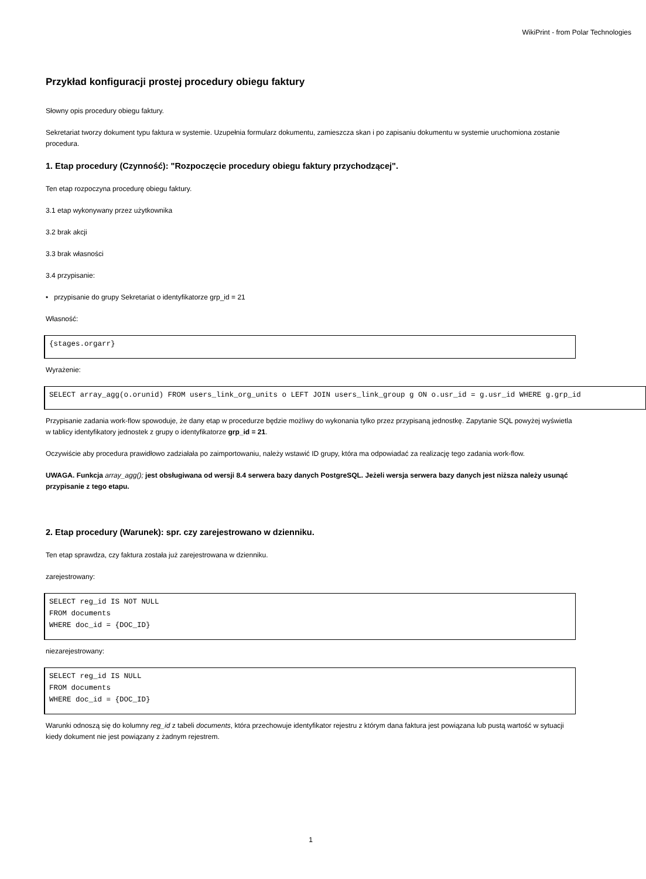WikiPrint - from Polar Technologies
Przykład konfiguracji prostej procedury obiegu faktury
Słowny opis procedury obiegu faktury.
Sekretariat tworzy dokument typu faktura w systemie. Uzupełnia formularz dokumentu, zamieszcza skan i po zapisaniu dokumentu w systemie uruchomiona zostanie procedura.
1. Etap procedury (Czynność): "Rozpoczęcie procedury obiegu faktury przychodzącej".
Ten etap rozpoczyna procedurę obiegu faktury.
3.1 etap wykonywany przez użytkownika
3.2 brak akcji
3.3 brak własności
3.4 przypisanie:
• przypisanie do grupy Sekretariat o identyfikatorze grp_id = 21
Własność:
{stages.orgarr}
Wyrażenie:
SELECT array_agg(o.orunid) FROM users_link_org_units o LEFT JOIN users_link_group g ON o.usr_id = g.usr_id WHERE g.grp_id
Przypisanie zadania work-flow spowoduje, że dany etap w procedurze będzie możliwy do wykonania tylko przez przypisaną jednostkę. Zapytanie SQL powyżej wyświetla w tablicy identyfikatory jednostek z grupy o identyfikatorze grp_id = 21.
Oczywiście aby procedura prawidłowo zadziałała po zaimportowaniu, należy wstawić ID grupy, która ma odpowiadać za realizację tego zadania work-flow.
UWAGA. Funkcja array_agg(); jest obsługiwana od wersji 8.4 serwera bazy danych PostgreSQL. Jeżeli wersja serwera bazy danych jest niższa należy usunąć przypisanie z tego etapu.
2. Etap procedury (Warunek): spr. czy zarejestrowano w dzienniku.
Ten etap sprawdza, czy faktura została już zarejestrowana w dzienniku.
zarejestrowany:
SELECT reg_id IS NOT NULL
FROM documents
WHERE doc_id = {DOC_ID}
niezarejestrowany:
SELECT reg_id IS NULL
FROM documents
WHERE doc_id = {DOC_ID}
Warunki odnoszą się do kolumny reg_id z tabeli documents, która przechowuje identyfikator rejestru z którym dana faktura jest powiązana lub pustą wartość w sytuacji kiedy dokument nie jest powiązany z żadnym rejestrem.
1